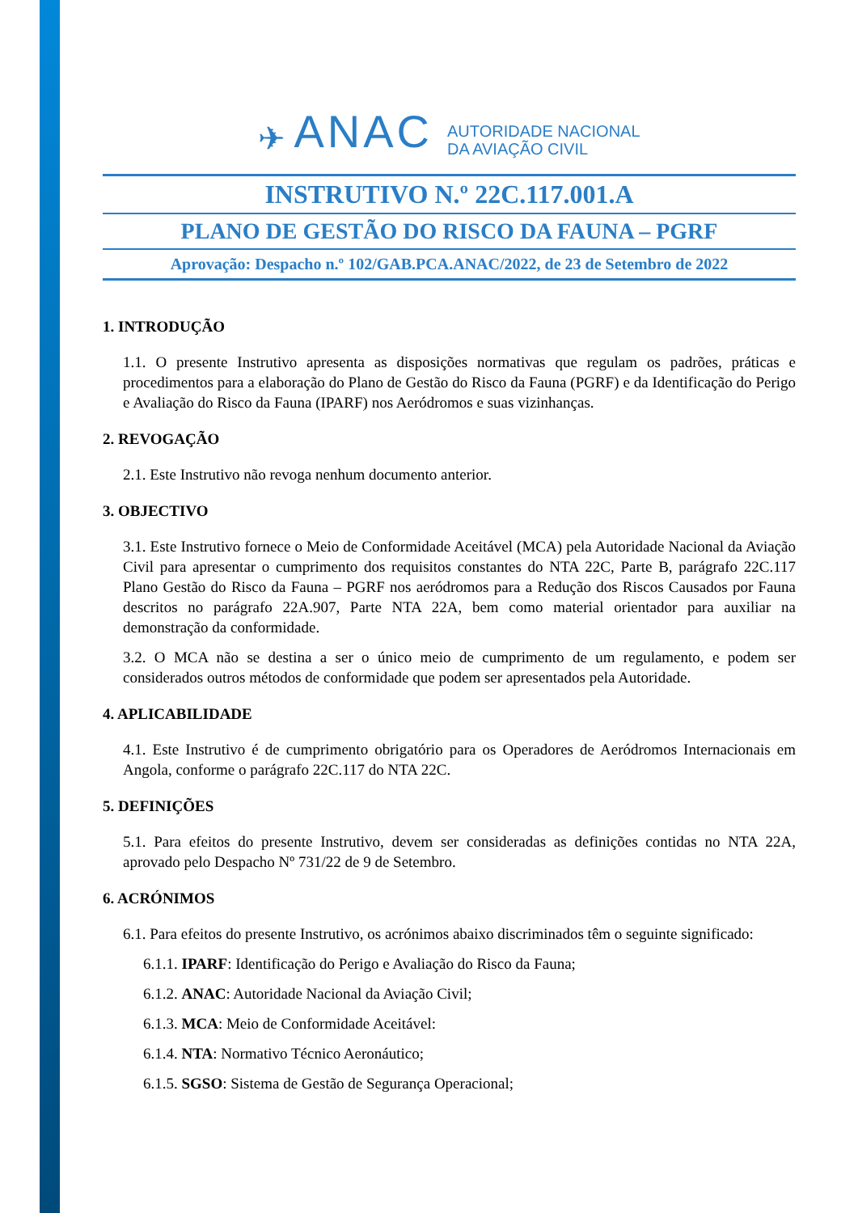✈ ANAC
AUTORIDADE NACIONAL
DA AVIAÇÃO CIVIL
INSTRUTIVO N.º 22C.117.001.A
PLANO DE GESTÃO DO RISCO DA FAUNA – PGRF
Aprovação: Despacho n.º 102/GAB.PCA.ANAC/2022, de 23 de Setembro de 2022
1. INTRODUÇÃO
1.1. O presente Instrutivo apresenta as disposições normativas que regulam os padrões, práticas e procedimentos para a elaboração do Plano de Gestão do Risco da Fauna (PGRF) e da Identificação do Perigo e Avaliação do Risco da Fauna (IPARF) nos Aeródromos e suas vizinhanças.
2. REVOGAÇÃO
2.1. Este Instrutivo não revoga nenhum documento anterior.
3. OBJECTIVO
3.1. Este Instrutivo fornece o Meio de Conformidade Aceitável (MCA) pela Autoridade Nacional da Aviação Civil para apresentar o cumprimento dos requisitos constantes do NTA 22C, Parte B, parágrafo 22C.117 Plano Gestão do Risco da Fauna – PGRF nos aeródromos para a Redução dos Riscos Causados por Fauna descritos no parágrafo 22A.907, Parte NTA 22A, bem como material orientador para auxiliar na demonstração da conformidade.
3.2. O MCA não se destina a ser o único meio de cumprimento de um regulamento, e podem ser considerados outros métodos de conformidade que podem ser apresentados pela Autoridade.
4. APLICABILIDADE
4.1. Este Instrutivo é de cumprimento obrigatório para os Operadores de Aeródromos Internacionais em Angola, conforme o parágrafo 22C.117 do NTA 22C.
5. DEFINIÇÕES
5.1. Para efeitos do presente Instrutivo, devem ser consideradas as definições contidas no NTA 22A, aprovado pelo Despacho Nº 731/22 de 9 de Setembro.
6. ACRÓNIMOS
6.1. Para efeitos do presente Instrutivo, os acrónimos abaixo discriminados têm o seguinte significado:
6.1.1. IPARF: Identificação do Perigo e Avaliação do Risco da Fauna;
6.1.2. ANAC: Autoridade Nacional da Aviação Civil;
6.1.3. MCA: Meio de Conformidade Aceitável:
6.1.4. NTA: Normativo Técnico Aeronáutico;
6.1.5. SGSO: Sistema de Gestão de Segurança Operacional;